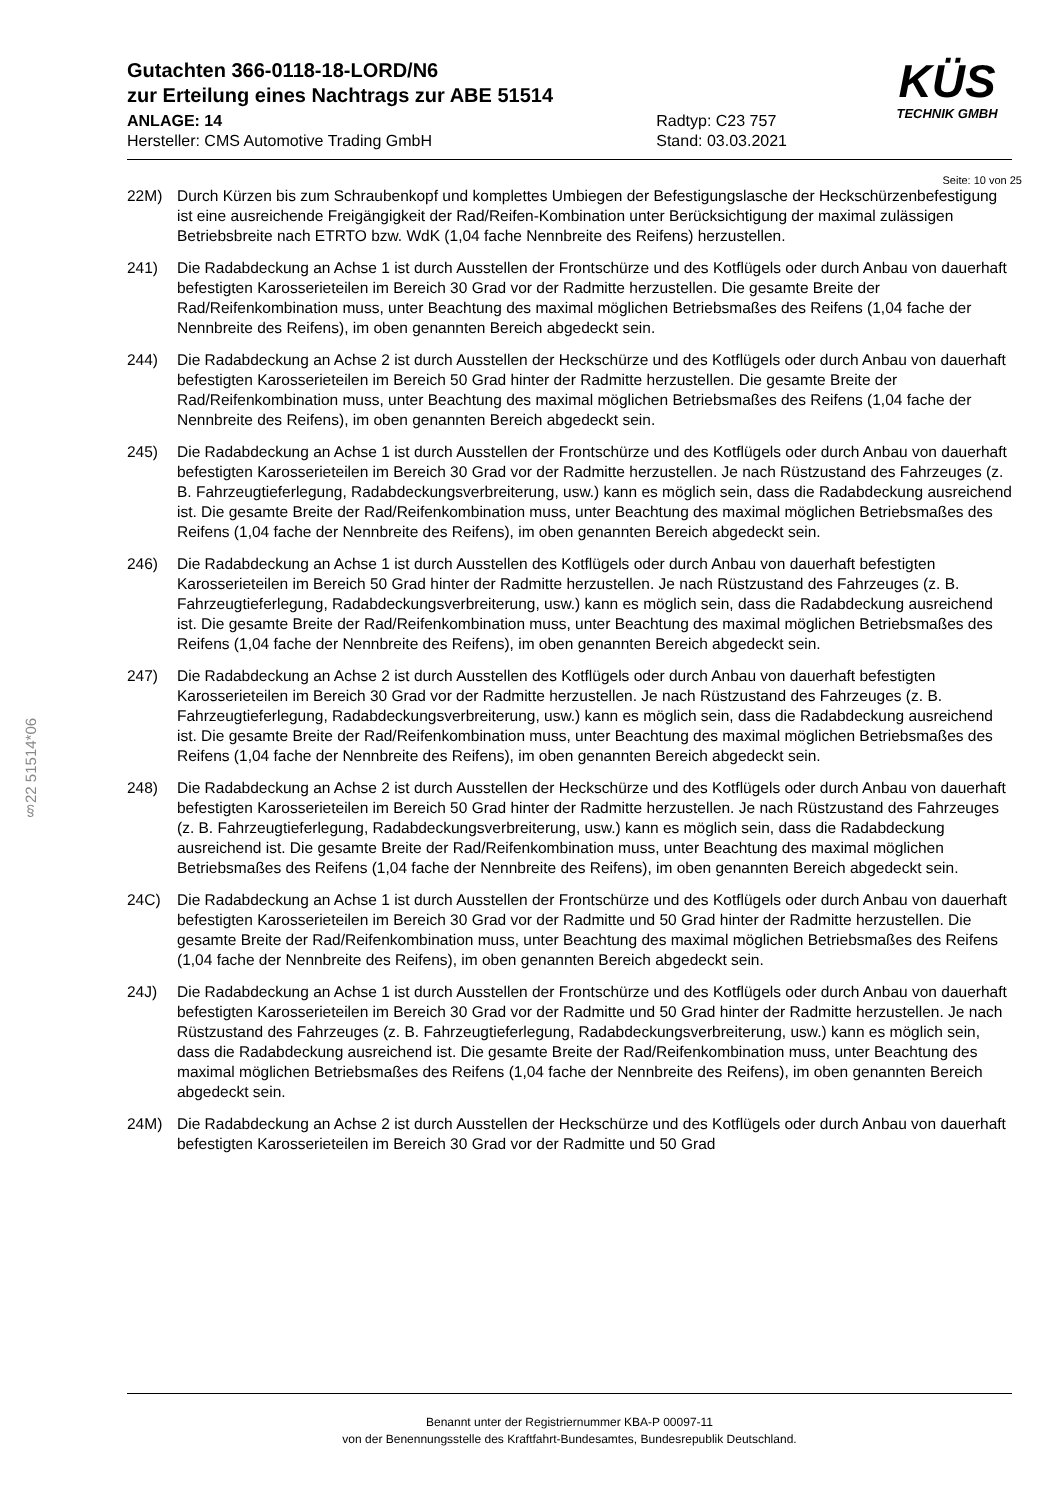§22 51514*06
Gutachten 366-0118-18-LORD/N6
zur Erteilung eines Nachtrags zur ABE 51514
ANLAGE: 14
Hersteller: CMS Automotive Trading GmbH
Radtyp: C23 757
Stand: 03.03.2021
KÜS
TECHNIK GMBH
Seite: 10 von 25
22M) Durch Kürzen bis zum Schraubenkopf und komplettes Umbiegen der Befestigungslasche der Heckschürzenbefestigung ist eine ausreichende Freigängigkeit der Rad/Reifen-Kombination unter Berücksichtigung der maximal zulässigen Betriebsbreite nach ETRTO bzw. WdK (1,04 fache Nennbreite des Reifens) herzustellen.
241) Die Radabdeckung an Achse 1 ist durch Ausstellen der Frontschürze und des Kotflügels oder durch Anbau von dauerhaft befestigten Karosserieteilen im Bereich 30 Grad vor der Radmitte herzustellen. Die gesamte Breite der Rad/Reifenkombination muss, unter Beachtung des maximal möglichen Betriebsmaßes des Reifens (1,04 fache der Nennbreite des Reifens), im oben genannten Bereich abgedeckt sein.
244) Die Radabdeckung an Achse 2 ist durch Ausstellen der Heckschürze und des Kotflügels oder durch Anbau von dauerhaft befestigten Karosserieteilen im Bereich 50 Grad hinter der Radmitte herzustellen. Die gesamte Breite der Rad/Reifenkombination muss, unter Beachtung des maximal möglichen Betriebsmaßes des Reifens (1,04 fache der Nennbreite des Reifens), im oben genannten Bereich abgedeckt sein.
245) Die Radabdeckung an Achse 1 ist durch Ausstellen der Frontschürze und des Kotflügels oder durch Anbau von dauerhaft befestigten Karosserieteilen im Bereich 30 Grad vor der Radmitte herzustellen. Je nach Rüstzustand des Fahrzeuges (z. B. Fahrzeugtieferlegung, Radabdeckungsverbreiterung, usw.) kann es möglich sein, dass die Radabdeckung ausreichend ist. Die gesamte Breite der Rad/Reifenkombination muss, unter Beachtung des maximal möglichen Betriebsmaßes des Reifens (1,04 fache der Nennbreite des Reifens), im oben genannten Bereich abgedeckt sein.
246) Die Radabdeckung an Achse 1 ist durch Ausstellen des Kotflügels oder durch Anbau von dauerhaft befestigten Karosserieteilen im Bereich 50 Grad hinter der Radmitte herzustellen. Je nach Rüstzustand des Fahrzeuges (z. B. Fahrzeugtieferlegung, Radabdeckungsverbreiterung, usw.) kann es möglich sein, dass die Radabdeckung ausreichend ist. Die gesamte Breite der Rad/Reifenkombination muss, unter Beachtung des maximal möglichen Betriebsmaßes des Reifens (1,04 fache der Nennbreite des Reifens), im oben genannten Bereich abgedeckt sein.
247) Die Radabdeckung an Achse 2 ist durch Ausstellen des Kotflügels oder durch Anbau von dauerhaft befestigten Karosserieteilen im Bereich 30 Grad vor der Radmitte herzustellen. Je nach Rüstzustand des Fahrzeuges (z. B. Fahrzeugtieferlegung, Radabdeckungsverbreiterung, usw.) kann es möglich sein, dass die Radabdeckung ausreichend ist. Die gesamte Breite der Rad/Reifenkombination muss, unter Beachtung des maximal möglichen Betriebsmaßes des Reifens (1,04 fache der Nennbreite des Reifens), im oben genannten Bereich abgedeckt sein.
248) Die Radabdeckung an Achse 2 ist durch Ausstellen der Heckschürze und des Kotflügels oder durch Anbau von dauerhaft befestigten Karosserieteilen im Bereich 50 Grad hinter der Radmitte herzustellen. Je nach Rüstzustand des Fahrzeuges (z. B. Fahrzeugtieferlegung, Radabdeckungsverbreiterung, usw.) kann es möglich sein, dass die Radabdeckung ausreichend ist. Die gesamte Breite der Rad/Reifenkombination muss, unter Beachtung des maximal möglichen Betriebsmaßes des Reifens (1,04 fache der Nennbreite des Reifens), im oben genannten Bereich abgedeckt sein.
24C) Die Radabdeckung an Achse 1 ist durch Ausstellen der Frontschürze und des Kotflügels oder durch Anbau von dauerhaft befestigten Karosserieteilen im Bereich 30 Grad vor der Radmitte und 50 Grad hinter der Radmitte herzustellen. Die gesamte Breite der Rad/Reifenkombination muss, unter Beachtung des maximal möglichen Betriebsmaßes des Reifens (1,04 fache der Nennbreite des Reifens), im oben genannten Bereich abgedeckt sein.
24J) Die Radabdeckung an Achse 1 ist durch Ausstellen der Frontschürze und des Kotflügels oder durch Anbau von dauerhaft befestigten Karosserieteilen im Bereich 30 Grad vor der Radmitte und 50 Grad hinter der Radmitte herzustellen. Je nach Rüstzustand des Fahrzeuges (z. B. Fahrzeugtieferlegung, Radabdeckungsverbreiterung, usw.) kann es möglich sein, dass die Radabdeckung ausreichend ist. Die gesamte Breite der Rad/Reifenkombination muss, unter Beachtung des maximal möglichen Betriebsmaßes des Reifens (1,04 fache der Nennbreite des Reifens), im oben genannten Bereich abgedeckt sein.
24M) Die Radabdeckung an Achse 2 ist durch Ausstellen der Heckschürze und des Kotflügels oder durch Anbau von dauerhaft befestigten Karosserieteilen im Bereich 30 Grad vor der Radmitte und 50 Grad
Benannt unter der Registriernummer KBA-P 00097-11
von der Benennungsstelle des Kraftfahrt-Bundesamtes, Bundesrepublik Deutschland.